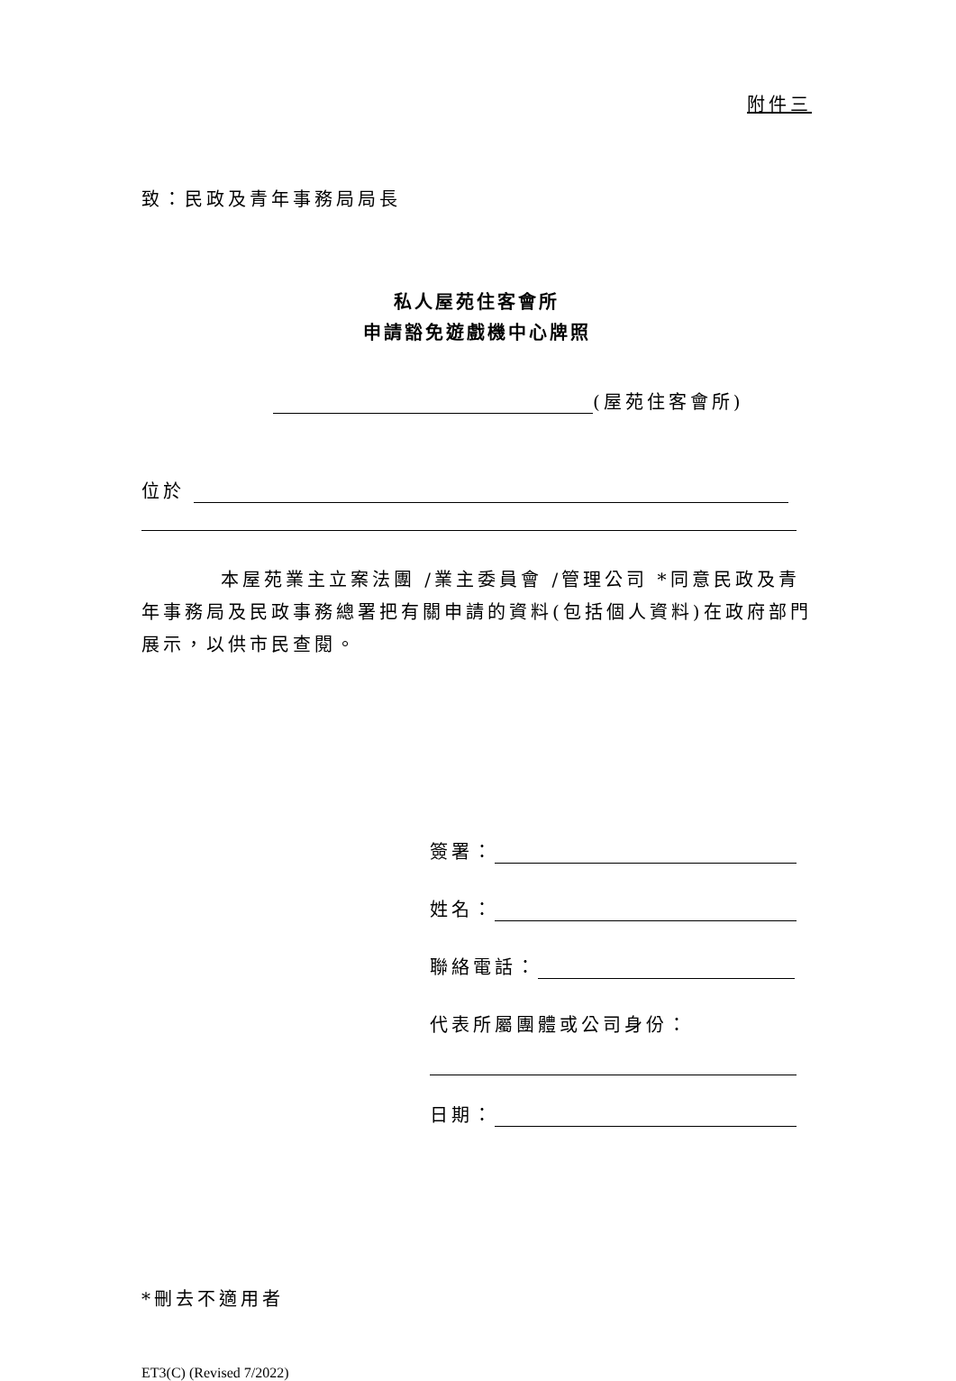附件三
致：民政及青年事務局局長
私人屋苑住客會所
申請豁免遊戲機中心牌照
(屋苑住客會所)
位於
本屋苑業主立案法團 /業主委員會 /管理公司 *同意民政及青年事務局及民政事務總署把有關申請的資料(包括個人資料)在政府部門展示，以供市民查閱。
簽署：
姓名：
聯絡電話：
代表所屬團體或公司身份：
日期：
*刪去不適用者
ET3(C) (Revised 7/2022)